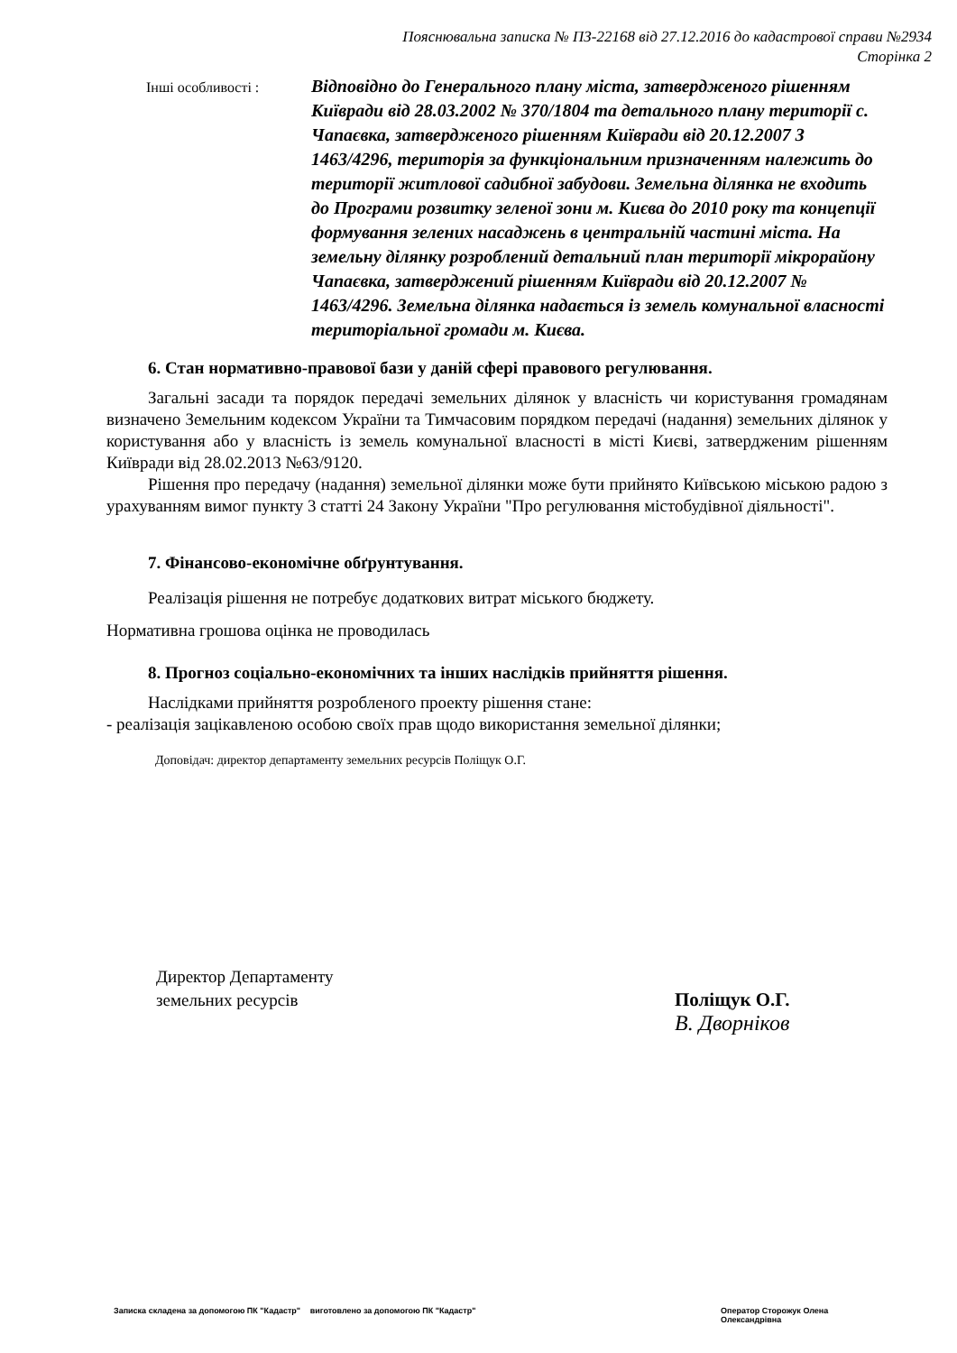Пояснювальна записка № ПЗ-22168 від 27.12.2016 до кадастрової справи №2934
Сторінка 2
Інші особливості :
Відповідно до Генерального плану міста, затвердженого рішенням Київради від 28.03.2002 № 370/1804 та детального плану території с. Чапаєвка, затвердженого рішенням Київради від 20.12.2007 З 1463/4296, територія за функціональним призначенням належить до території житлової садибної забудови. Земельна ділянка не входить до Програми розвитку зеленої зони м. Києва до 2010 року та концепції формування зелених насаджень в центральній частині міста. На земельну ділянку розроблений детальний план території мікрорайону Чапаєвка, затверджений рішенням Київради від 20.12.2007 № 1463/4296. Земельна ділянка надається із земель комунальної власності територіальної громади м. Києва.
6. Стан нормативно-правової бази у даній сфері правового регулювання.
Загальні засади та порядок передачі земельних ділянок у власність чи користування громадянам визначено Земельним кодексом України та Тимчасовим порядком передачі (надання) земельних ділянок у користування або у власність із земель комунальної власності в місті Києві, затвердженим рішенням Київради від 28.02.2013 №63/9120.
Рішення про передачу (надання) земельної ділянки може бути прийнято Київською міською радою з урахуванням вимог пункту 3 статті 24 Закону України "Про регулювання містобудівної діяльності".
7. Фінансово-економічне обґрунтування.
Реалізація рішення не потребує додаткових витрат міського бюджету.
Нормативна грошова оцінка не проводилась
8. Прогноз соціально-економічних та інших наслідків прийняття рішення.
Наслідками прийняття розробленого проекту рішення стане:
- реалізація зацікавленою особою своїх прав щодо використання земельної ділянки;
Доповідач: директор департаменту земельних ресурсів Поліщук О.Г.
Директор Департаменту
земельних ресурсів
Поліщук О.Г.
В. Дворніков
Записка складена за допомогою ПК "Кадастр" виготовлено за допомогою ПК "Кадастр" Оператор Сторожук Олена Олександрівна